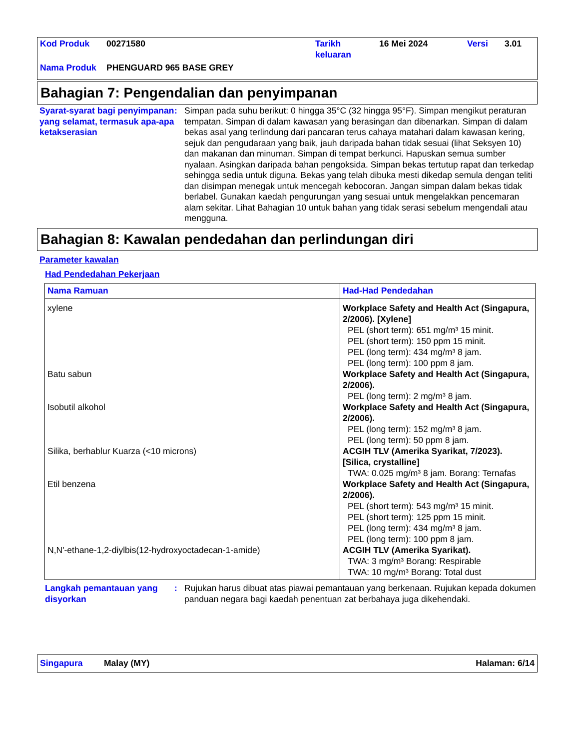Kod Produk 00271580 Tarikh
keluaran 16 Mei 2024 Versi 3.01
Nama Produk PHENGUARD 965 BASE GREY
Bahagian 7: Pengendalian dan penyimpanan
Syarat-syarat bagi penyimpanan yang selamat, termasuk apa-apa ketakserasian
: Simpan pada suhu berikut: 0 hingga 35°C (32 hingga 95°F). Simpan mengikut peraturan tempatan. Simpan di dalam kawasan yang berasingan dan dibenarkan. Simpan di dalam bekas asal yang terlindung dari pancaran terus cahaya matahari dalam kawasan kering, sejuk dan pengudaraan yang baik, jauh daripada bahan tidak sesuai (lihat Seksyen 10) dan makanan dan minuman. Simpan di tempat berkunci. Hapuskan semua sumber nyalaan. Asingkan daripada bahan pengoksida. Simpan bekas tertutup rapat dan terkedap sehingga sedia untuk diguna. Bekas yang telah dibuka mesti dikedap semula dengan teliti dan disimpan menegak untuk mencegah kebocoran. Jangan simpan dalam bekas tidak berlabel. Gunakan kaedah pengurungan yang sesuai untuk mengelakkan pencemaran alam sekitar. Lihat Bahagian 10 untuk bahan yang tidak serasi sebelum mengendali atau mengguna.
Bahagian 8: Kawalan pendedahan dan perlindungan diri
Parameter kawalan
Had Pendedahan Pekerjaan
| Nama Ramuan | Had-Had Pendedahan |
| --- | --- |
| xylene Batu sabun Isobutil alkohol Silika, berhablur Kuarza (<10 microns) Etil benzena N,N'-ethane-1,2-diylbis(12-hydroxyoctadecan-1-amide) | Workplace Safety and Health Act (Singapura, 2/2006). [Xylene] PEL (short term): 651 mg/m³ 15 minit. PEL (short term): 150 ppm 15 minit. PEL (long term): 434 mg/m³ 8 jam. PEL (long term): 100 ppm 8 jam. Workplace Safety and Health Act (Singapura, 2/2006). PEL (long term): 2 mg/m³ 8 jam. Workplace Safety and Health Act (Singapura, 2/2006). PEL (long term): 152 mg/m³ 8 jam. PEL (long term): 50 ppm 8 jam. ACGIH TLV (Amerika Syarikat, 7/2023). [Silica, crystalline] TWA: 0.025 mg/m³ 8 jam. Borang: Ternafas Workplace Safety and Health Act (Singapura, 2/2006). PEL (short term): 543 mg/m³ 15 minit. PEL (short term): 125 ppm 15 minit. PEL (long term): 434 mg/m³ 8 jam. PEL (long term): 100 ppm 8 jam. ACGIH TLV (Amerika Syarikat). TWA: 3 mg/m³ Borang: Respirable TWA: 10 mg/m³ Borang: Total dust |
Langkah pemantauan yang disyorkan
: Rujukan harus dibuat atas piawai pemantauan yang berkenaan. Rujukan kepada dokumen panduan negara bagi kaedah penentuan zat berbahaya juga dikehendaki.
Singapura Malay (MY) Halaman: 6/14